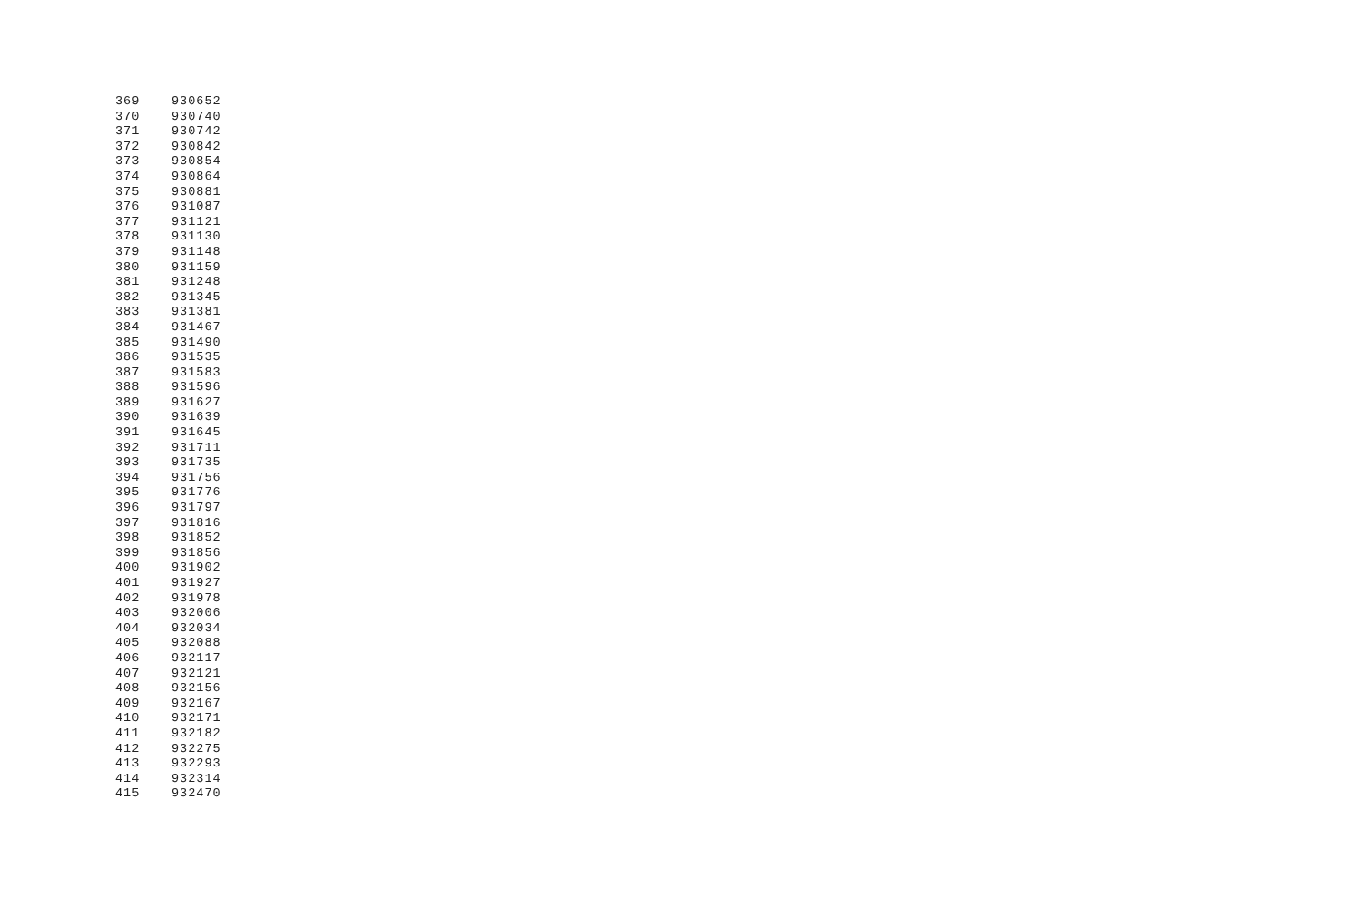| 369 | 930652 |
| 370 | 930740 |
| 371 | 930742 |
| 372 | 930842 |
| 373 | 930854 |
| 374 | 930864 |
| 375 | 930881 |
| 376 | 931087 |
| 377 | 931121 |
| 378 | 931130 |
| 379 | 931148 |
| 380 | 931159 |
| 381 | 931248 |
| 382 | 931345 |
| 383 | 931381 |
| 384 | 931467 |
| 385 | 931490 |
| 386 | 931535 |
| 387 | 931583 |
| 388 | 931596 |
| 389 | 931627 |
| 390 | 931639 |
| 391 | 931645 |
| 392 | 931711 |
| 393 | 931735 |
| 394 | 931756 |
| 395 | 931776 |
| 396 | 931797 |
| 397 | 931816 |
| 398 | 931852 |
| 399 | 931856 |
| 400 | 931902 |
| 401 | 931927 |
| 402 | 931978 |
| 403 | 932006 |
| 404 | 932034 |
| 405 | 932088 |
| 406 | 932117 |
| 407 | 932121 |
| 408 | 932156 |
| 409 | 932167 |
| 410 | 932171 |
| 411 | 932182 |
| 412 | 932275 |
| 413 | 932293 |
| 414 | 932314 |
| 415 | 932470 |